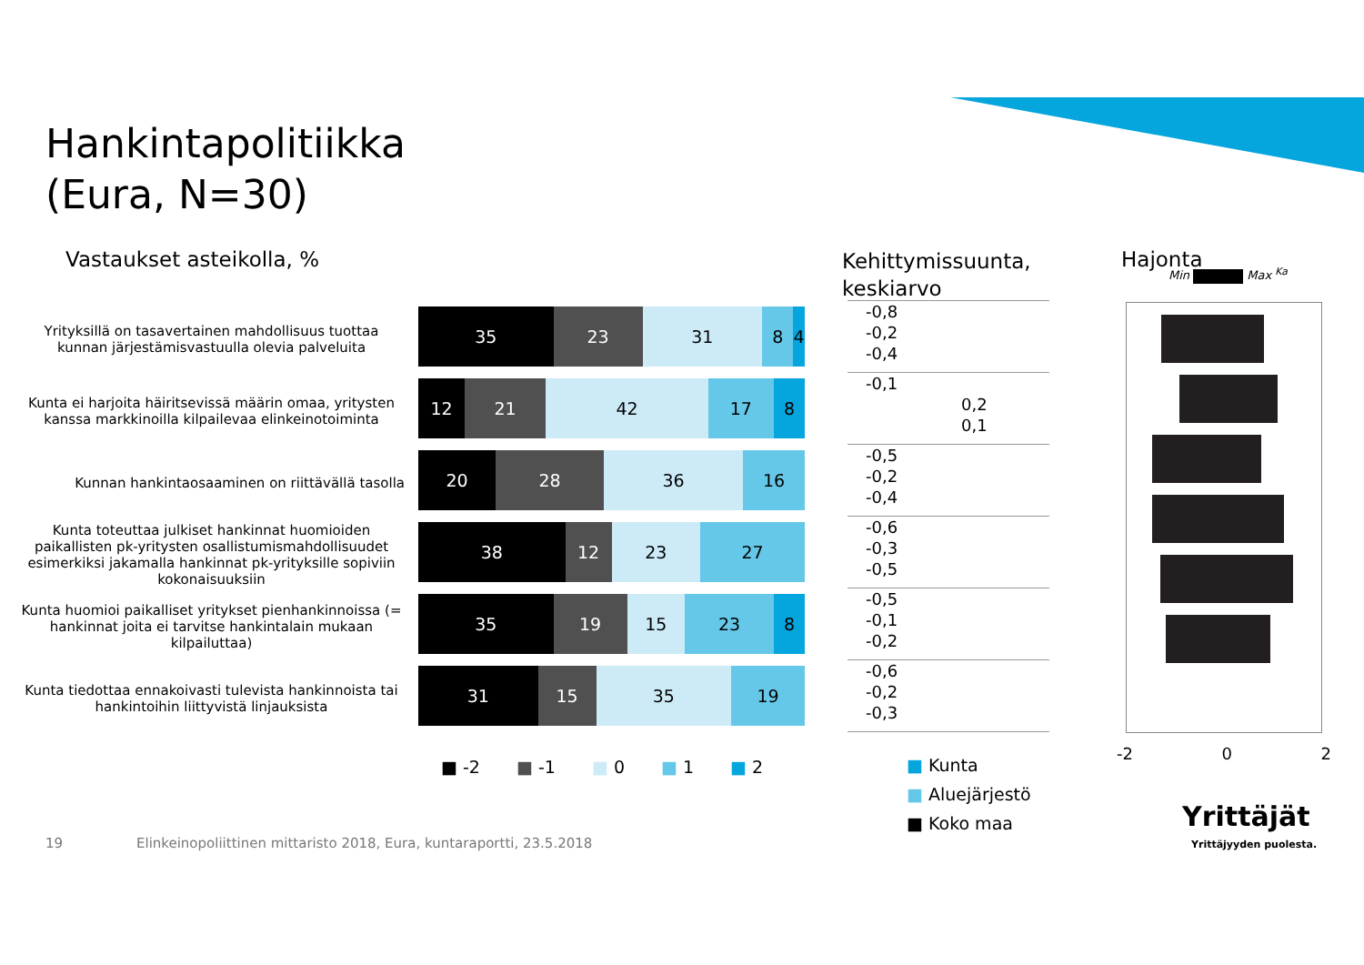Hankintapolitiikka
(Eura, N=30)
Vastaukset asteikolla, %
Kehittymissuunta,
keskiarvo
Hajonta
Min Max <sup>Ka</sup>
Yrityksillä on tasavertainen mahdollisuus tuottaa kunnan järjestämisvastuulla olevia palveluita
Kunta ei harjoita häiritsevissä määrin omaa, yritysten kanssa markkinoilla kilpailevaa elinkeinotoiminta
Kunnan hankintaosaaminen on riittävällä tasolla
Kunta toteuttaa julkiset hankinnat huomioiden paikallisten pk-yritysten osallistumismahdollisuudet esimerkiksi jakamalla hankinnat pk-yrityksille sopiviin kokonaisuuksiin
Kunta huomioi paikalliset yritykset pienhankinnoissa (= hankinnat joita ei tarvitse hankintalain mukaan kilpailuttaa)
Kunta tiedottaa ennakoivasti tulevista hankinnoista tai hankintoihin liittyvistä linjauksista
35 23 31 8 4
12 21 42 17 8
20 28 36 16
38 12 23 27
35 19 15 23 8
31 15 35 19
■ -2 ■ -1 ■ 0 ■ 1 ■ 2
-0,8
-0,2
-0,4
-0,1
0,2
0,1
-0,5
-0,2
-0,4
-0,6
-0,3
-0,5
-0,5
-0,1
-0,2
-0,6
-0,2
-0,3
■ Kunta
■ Aluejärjestö
■ Koko maa
-2 0 2
Yrittäjät
Yrittäjyyden puolesta.
19
Elinkeinopoliittinen mittaristo 2018, Eura, kuntaraportti, 23.5.2018